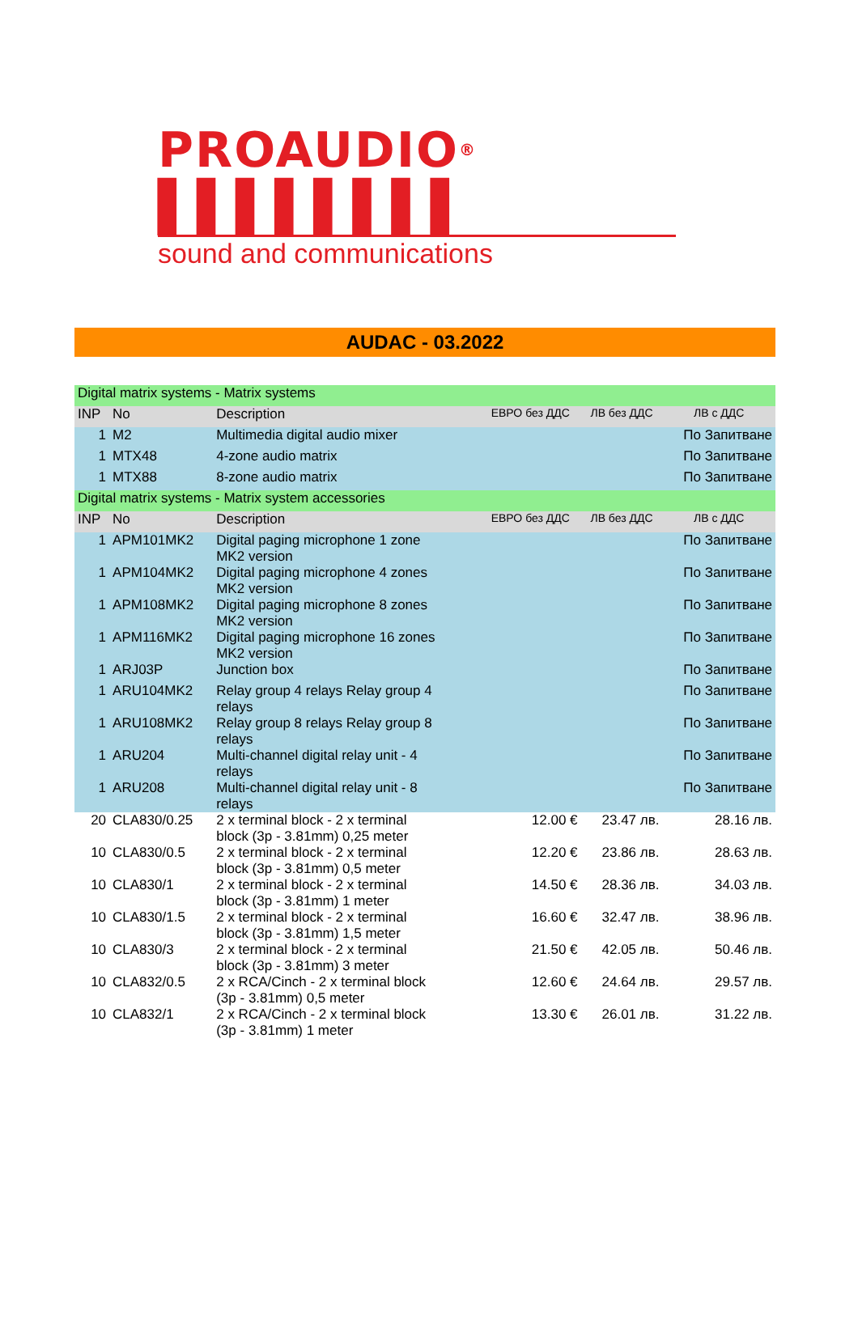PROAUDIO® ▌▌▌▌▌▌▌▌
sound and communications
AUDAC - 03.2022
| Digital matrix systems - Matrix systems | | | | | |
| INP | No | Description | ЕВРО без ДДС | ЛВ без ДДС | ЛВ с ДДС |
| 1 | M2 | Multimedia digital audio mixer | | | По Запитване |
| 1 | MTX48 | 4-zone audio matrix | | | По Запитване |
| 1 | MTX88 | 8-zone audio matrix | | | По Запитване |
| Digital matrix systems - Matrix system accessories | | | | | |
| INP | No | Description | ЕВРО без ДДС | ЛВ без ДДС | ЛВ с ДДС |
| 1 | APM101MK2 | Digital paging microphone 1 zone MK2 version | | | По Запитване |
| 1 | APM104MK2 | Digital paging microphone 4 zones MK2 version | | | По Запитване |
| 1 | APM108MK2 | Digital paging microphone 8 zones MK2 version | | | По Запитване |
| 1 | APM116MK2 | Digital paging microphone 16 zones MK2 version | | | По Запитване |
| 1 | ARJ03P | Junction box | | | По Запитване |
| 1 | ARU104MK2 | Relay group 4 relays Relay group 4 relays | | | По Запитване |
| 1 | ARU108MK2 | Relay group 8 relays Relay group 8 relays | | | По Запитване |
| 1 | ARU204 | Multi-channel digital relay unit - 4 relays | | | По Запитване |
| 1 | ARU208 | Multi-channel digital relay unit - 8 relays | | | По Запитване |
| 20 | CLA830/0.25 | 2 x terminal block - 2 x terminal block (3p - 3.81mm) 0,25 meter | 12.00 € | 23.47 лв. | 28.16 лв. |
| 10 | CLA830/0.5 | 2 x terminal block - 2 x terminal block (3p - 3.81mm) 0,5 meter | 12.20 € | 23.86 лв. | 28.63 лв. |
| 10 | CLA830/1 | 2 x terminal block - 2 x terminal block (3p - 3.81mm) 1 meter | 14.50 € | 28.36 лв. | 34.03 лв. |
| 10 | CLA830/1.5 | 2 x terminal block - 2 x terminal block (3p - 3.81mm) 1,5 meter | 16.60 € | 32.47 лв. | 38.96 лв. |
| 10 | CLA830/3 | 2 x terminal block - 2 x terminal block (3p - 3.81mm) 3 meter | 21.50 € | 42.05 лв. | 50.46 лв. |
| 10 | CLA832/0.5 | 2 x RCA/Cinch - 2 x terminal block (3p - 3.81mm) 0,5 meter | 12.60 € | 24.64 лв. | 29.57 лв. |
| 10 | CLA832/1 | 2 x RCA/Cinch - 2 x terminal block (3p - 3.81mm) 1 meter | 13.30 € | 26.01 лв. | 31.22 лв. |